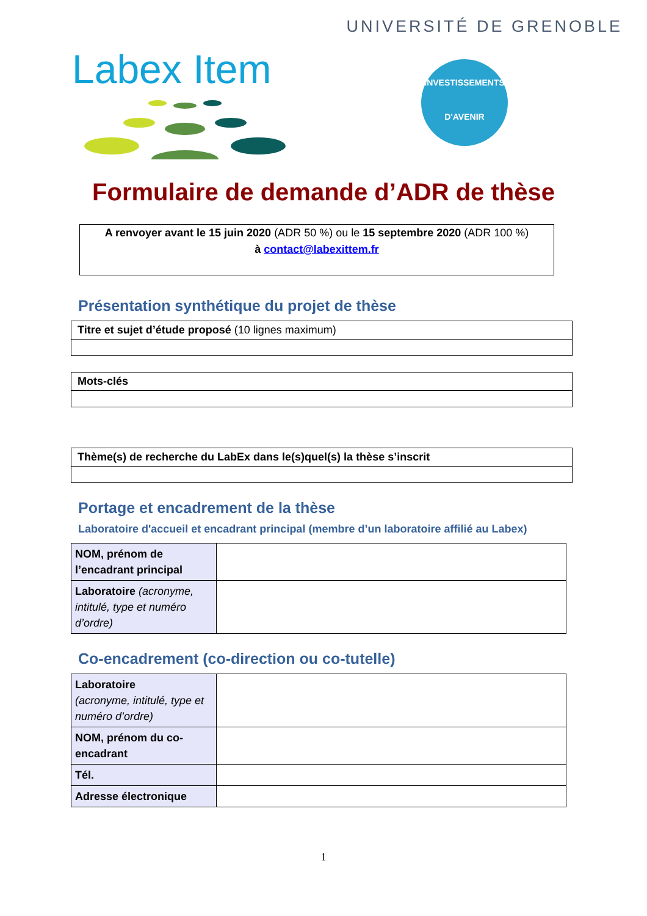UNIVERSITÉ DE GRENOBLE
Labex Item
INVESTISSEMENTS
D'AVENIR
Formulaire de demande d’ADR de thèse
A renvoyer avant le 15 juin 2020 (ADR 50 %) ou le 15 septembre 2020 (ADR 100 %)
à contact@labexittem.fr
Présentation synthétique du projet de thèse
| Titre et sujet d’étude proposé (10 lignes maximum) |
| Mots-clés |
| Thème(s) de recherche du LabEx dans le(s)quel(s) la thèse s’inscrit |
Portage et encadrement de la thèse
Laboratoire d'accueil et encadrant principal (membre d’un laboratoire affilié au Labex)
| NOM, prénom de l’encadrant principal | |
| Laboratoire (acronyme, intitulé, type et numéro d’ordre) | |
Co-encadrement (co-direction ou co-tutelle)
| Laboratoire (acronyme, intitulé, type et numéro d’ordre) | |
| NOM, prénom du co-encadrant | |
| Tél. | |
| Adresse électronique | |
1